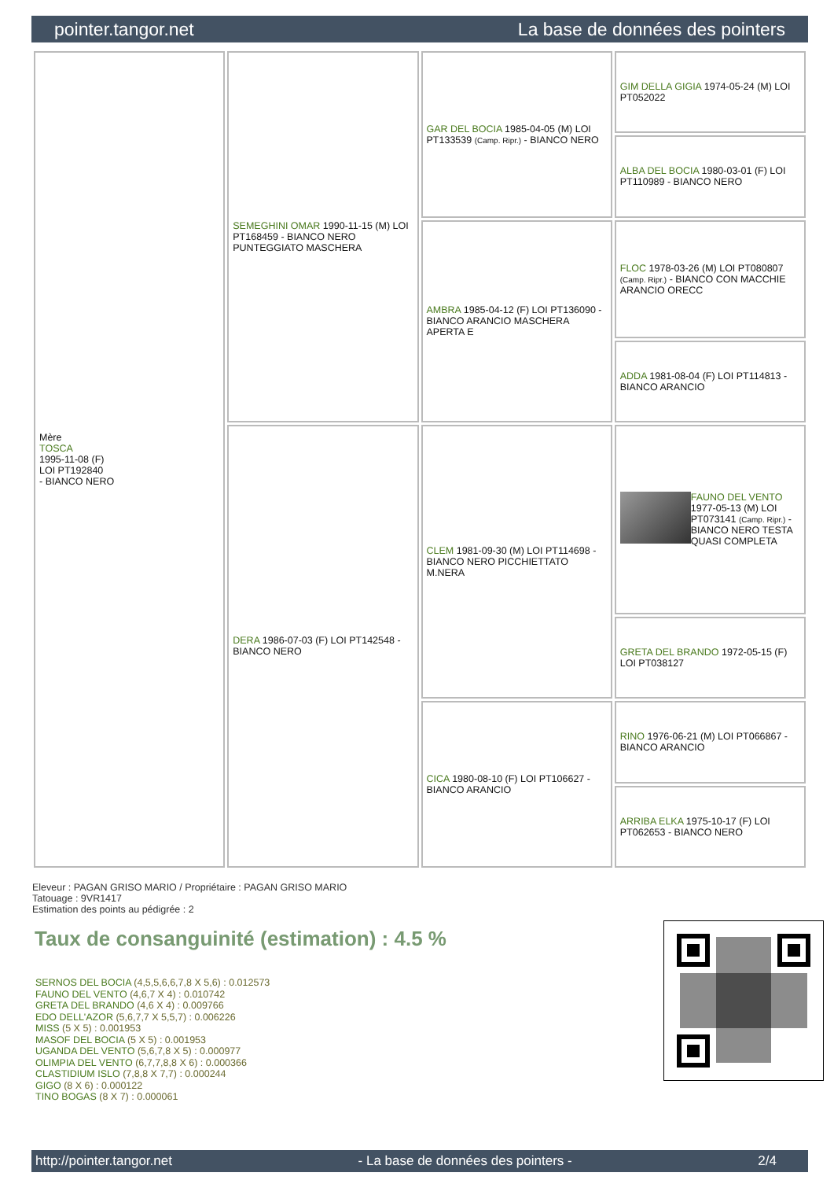pointer.tangor.net La base de données des pointers
| Mère TOSCA 1995-11-08 (F) LOI PT192840 - BIANCO NERO | SEMEGHINI OMAR 1990-11-15 (M) LOI PT168459 - BIANCO NERO PUNTEGGIATO MASCHERA | GAR DEL BOCIA 1985-04-05 (M) LOI PT133539 (Camp. Ripr.) - BIANCO NERO | GIM DELLA GIGIA 1974-05-24 (M) LOI PT052022 |
| | | | ALBA DEL BOCIA 1980-03-01 (F) LOI PT110989 - BIANCO NERO |
| | | AMBRA 1985-04-12 (F) LOI PT136090 - BIANCO ARANCIO MASCHERA APERTA E | FLOC 1978-03-26 (M) LOI PT080807 (Camp. Ripr.) - BIANCO CON MACCHIE ARANCIO ORECC |
| | | | ADDA 1981-08-04 (F) LOI PT114813 - BIANCO ARANCIO |
| | DERA 1986-07-03 (F) LOI PT142548 - BIANCO NERO | CLEM 1981-09-30 (M) LOI PT114698 - BIANCO NERO PICCHIETTATO M.NERA | FAUNO DEL VENTO 1977-05-13 (M) LOI PT073141 (Camp. Ripr.) - BIANCO NERO TESTA QUASI COMPLETA |
| | | | GRETA DEL BRANDO 1972-05-15 (F) LOI PT038127 |
| | | CICA 1980-08-10 (F) LOI PT106627 - BIANCO ARANCIO | RINO 1976-06-21 (M) LOI PT066867 - BIANCO ARANCIO |
| | | | ARRIBA ELKA 1975-10-17 (F) LOI PT062653 - BIANCO NERO |
Eleveur : PAGAN GRISO MARIO / Propriétaire : PAGAN GRISO MARIO
Tatouage : 9VR1417
Estimation des points au pédigrée : 2
Taux de consanguinité (estimation) : 4.5 %
SERNOS DEL BOCIA (4,5,5,6,6,7,8 X 5,6) : 0.012573
FAUNO DEL VENTO (4,6,7 X 4) : 0.010742
GRETA DEL BRANDO (4,6 X 4) : 0.009766
EDO DELL'AZOR (5,6,7,7 X 5,5,7) : 0.006226
MISS (5 X 5) : 0.001953
MASOF DEL BOCIA (5 X 5) : 0.001953
UGANDA DEL VENTO (5,6,7,8 X 5) : 0.000977
OLIMPIA DEL VENTO (6,7,7,8,8 X 6) : 0.000366
CLASTIDIUM ISLO (7,8,8 X 7,7) : 0.000244
GIGO (8 X 6) : 0.000122
TINO BOGAS (8 X 7) : 0.000061
http://pointer.tangor.net - La base de données des pointers - 2/4